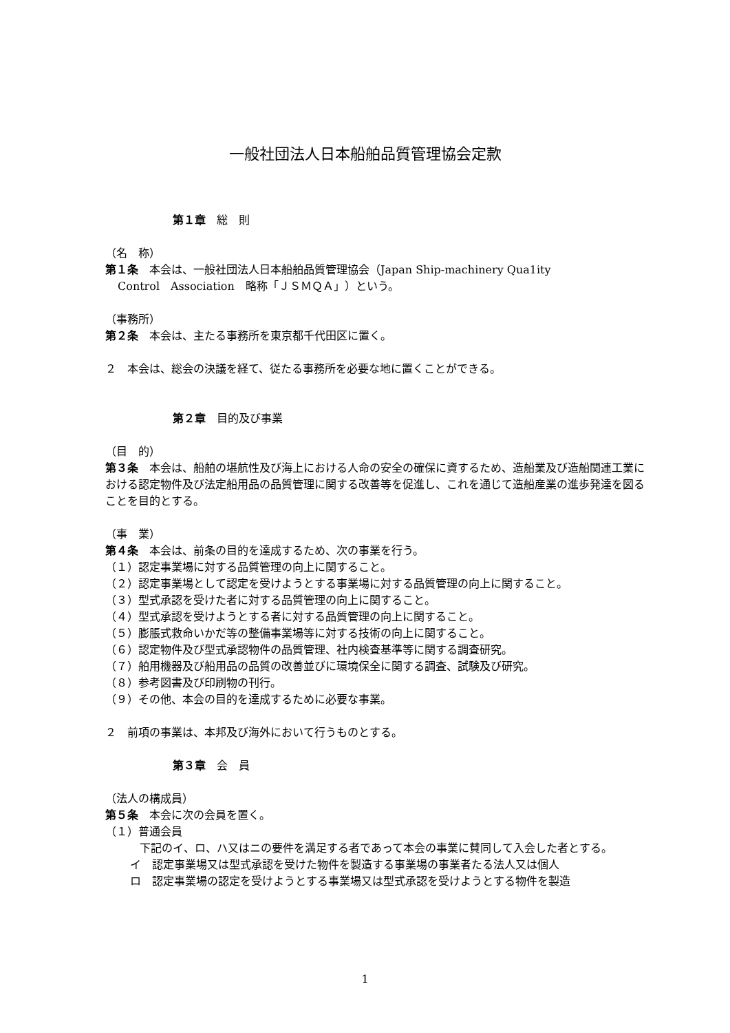一般社団法人日本船舶品質管理協会定款
第１章　総　則
（名　称）
第１条　本会は、一般社団法人日本船舶品質管理協会（Japan Ship-machinery Qua1ity
Control　Association　略称「ＪＳＭＱＡ」）という。
（事務所）
第２条　本会は、主たる事務所を東京都千代田区に置く。
２　本会は、総会の決議を経て、従たる事務所を必要な地に置くことができる。
第２章　目的及び事業
（目　的）
第３条　本会は、船舶の堪航性及び海上における人命の安全の確保に資するため、造船業及び造船関連工業における認定物件及び法定船用品の品質管理に関する改善等を促進し、これを通じて造船産業の進歩発達を図ることを目的とする。
（事　業）
第４条　本会は、前条の目的を達成するため、次の事業を行う。
（１）認定事業場に対する品質管理の向上に関すること。
（２）認定事業場として認定を受けようとする事業場に対する品質管理の向上に関すること。
（３）型式承認を受けた者に対する品質管理の向上に関すること。
（４）型式承認を受けようとする者に対する品質管理の向上に関すること。
（５）膨脹式救命いかだ等の整備事業場等に対する技術の向上に関すること。
（６）認定物件及び型式承認物件の品質管理、社内検査基準等に関する調査研究。
（７）舶用機器及び船用品の品質の改善並びに環境保全に関する調査、試験及び研究。
（８）参考図書及び印刷物の刊行。
（９）その他、本会の目的を達成するために必要な事業。
２　前項の事業は、本邦及び海外において行うものとする。
第３章　会　員
（法人の構成員）
第５条　本会に次の会員を置く。
（１）普通会員
　　下記のイ、ロ、ハ又はニの要件を満足する者であって本会の事業に賛同して入会した者とする。
イ　認定事業場又は型式承認を受けた物件を製造する事業場の事業者たる法人又は個人
ロ　認定事業場の認定を受けようとする事業場又は型式承認を受けようとする物件を製造
1